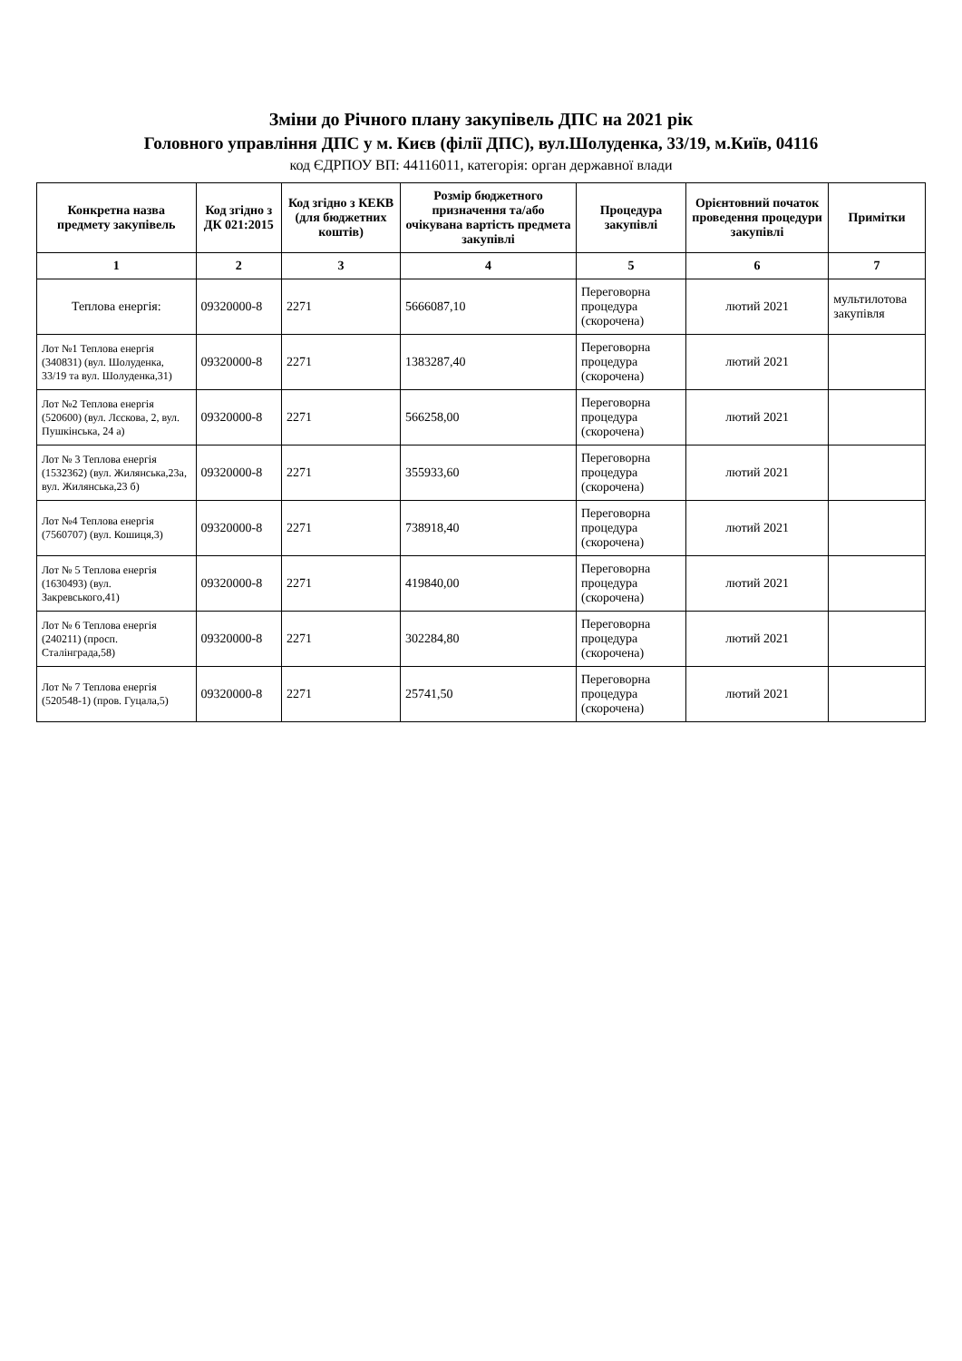Зміни до Річного плану закупівель ДПС на 2021 рік
Головного управління ДПС у м. Києв (філії ДПС), вул.Шолуденка, 33/19, м.Київ, 04116
код ЄДРПОУ ВП: 44116011, категорія: орган державної влади
| Конкретна назва предмету закупівель | Код згідно з ДК 021:2015 | Код згідно з КЕКВ (для бюджетних коштів) | Розмір бюджетного призначення та/або очікувана вартість предмета закупівлі | Процедура закупівлі | Орієнтовний початок проведення процедури закупівлі | Примітки |
| --- | --- | --- | --- | --- | --- | --- |
| 1 | 2 | 3 | 4 | 5 | 6 | 7 |
| Теплова енергія: | 09320000-8 | 2271 | 5666087,10 | Переговорна процедура (скорочена) | лютий 2021 | мультилотова закупівля |
| Лот №1 Теплова енергія (340831) (вул. Шолуденка, 33/19 та вул. Шолуденка,31) | 09320000-8 | 2271 | 1383287,40 | Переговорна процедура (скорочена) | лютий 2021 | |
| Лот №2 Теплова енергія (520600) (вул. Лєскова, 2, вул. Пушкінська, 24 а) | 09320000-8 | 2271 | 566258,00 | Переговорна процедура (скорочена) | лютий 2021 | |
| Лот № 3 Теплова енергія (1532362) (вул. Жилянська,23а, вул. Жилянська,23 б) | 09320000-8 | 2271 | 355933,60 | Переговорна процедура (скорочена) | лютий 2021 | |
| Лот №4 Теплова енергія (7560707) (вул. Кошиця,3) | 09320000-8 | 2271 | 738918,40 | Переговорна процедура (скорочена) | лютий 2021 | |
| Лот № 5 Теплова енергія (1630493) (вул. Закревського,41) | 09320000-8 | 2271 | 419840,00 | Переговорна процедура (скорочена) | лютий 2021 | |
| Лот № 6 Теплова енергія (240211) (просп. Сталінграда,58) | 09320000-8 | 2271 | 302284,80 | Переговорна процедура (скорочена) | лютий 2021 | |
| Лот № 7 Теплова енергія (520548-1) (пров. Гуцала,5) | 09320000-8 | 2271 | 25741,50 | Переговорна процедура (скорочена) | лютий 2021 | |